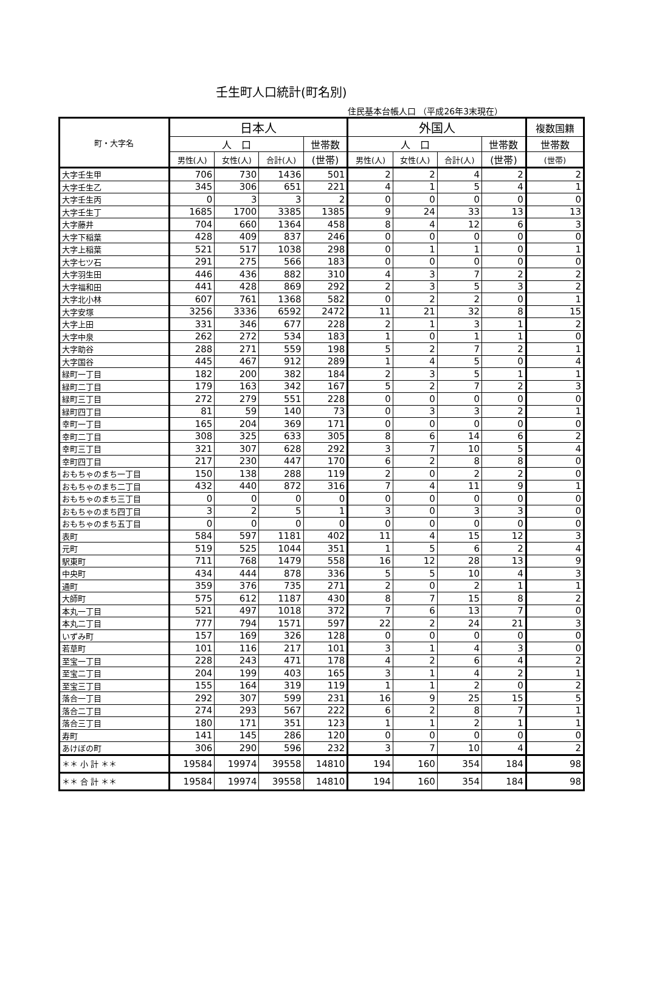壬生町人口統計(町名別)
住民基本台帳人口 （平成26年3末現在）
| 町・大字名 | 日本人 | | | | 外国人 | | | | 複数国籍 |
| --- | --- | --- | --- | --- | --- | --- | --- | --- | --- |
| | 人 口 | | | 世帯数 | 人 口 | | | 世帯数 | 世帯数 |
| | 男性(人) | 女性(人) | 合計(人) | (世帯) | 男性(人) | 女性(人) | 合計(人) | (世帯) | (世帯) |
| 大字壬生甲 | 706 | 730 | 1436 | 501 | 2 | 2 | 4 | 2 | 2 |
| 大字壬生乙 | 345 | 306 | 651 | 221 | 4 | 1 | 5 | 4 | 1 |
| 大字壬生丙 | 0 | 3 | 3 | 2 | 0 | 0 | 0 | 0 | 0 |
| 大字壬生丁 | 1685 | 1700 | 3385 | 1385 | 9 | 24 | 33 | 13 | 13 |
| 大字藤井 | 704 | 660 | 1364 | 458 | 8 | 4 | 12 | 6 | 3 |
| 大字下稲葉 | 428 | 409 | 837 | 246 | 0 | 0 | 0 | 0 | 0 |
| 大字上稲葉 | 521 | 517 | 1038 | 298 | 0 | 1 | 1 | 0 | 1 |
| 大字七ツ石 | 291 | 275 | 566 | 183 | 0 | 0 | 0 | 0 | 0 |
| 大字羽生田 | 446 | 436 | 882 | 310 | 4 | 3 | 7 | 2 | 2 |
| 大字福和田 | 441 | 428 | 869 | 292 | 2 | 3 | 5 | 3 | 2 |
| 大字北小林 | 607 | 761 | 1368 | 582 | 0 | 2 | 2 | 0 | 1 |
| 大字安塚 | 3256 | 3336 | 6592 | 2472 | 11 | 21 | 32 | 8 | 15 |
| 大字上田 | 331 | 346 | 677 | 228 | 2 | 1 | 3 | 1 | 2 |
| 大字中泉 | 262 | 272 | 534 | 183 | 1 | 0 | 1 | 1 | 0 |
| 大字助谷 | 288 | 271 | 559 | 198 | 5 | 2 | 7 | 2 | 1 |
| 大字国谷 | 445 | 467 | 912 | 289 | 1 | 4 | 5 | 0 | 4 |
| 緑町一丁目 | 182 | 200 | 382 | 184 | 2 | 3 | 5 | 1 | 1 |
| 緑町二丁目 | 179 | 163 | 342 | 167 | 5 | 2 | 7 | 2 | 3 |
| 緑町三丁目 | 272 | 279 | 551 | 228 | 0 | 0 | 0 | 0 | 0 |
| 緑町四丁目 | 81 | 59 | 140 | 73 | 0 | 3 | 3 | 2 | 1 |
| 幸町一丁目 | 165 | 204 | 369 | 171 | 0 | 0 | 0 | 0 | 0 |
| 幸町二丁目 | 308 | 325 | 633 | 305 | 8 | 6 | 14 | 6 | 2 |
| 幸町三丁目 | 321 | 307 | 628 | 292 | 3 | 7 | 10 | 5 | 4 |
| 幸町四丁目 | 217 | 230 | 447 | 170 | 6 | 2 | 8 | 8 | 0 |
| おもちゃのまち一丁目 | 150 | 138 | 288 | 119 | 2 | 0 | 2 | 2 | 0 |
| おもちゃのまち二丁目 | 432 | 440 | 872 | 316 | 7 | 4 | 11 | 9 | 1 |
| おもちゃのまち三丁目 | 0 | 0 | 0 | 0 | 0 | 0 | 0 | 0 | 0 |
| おもちゃのまち四丁目 | 3 | 2 | 5 | 1 | 3 | 0 | 3 | 3 | 0 |
| おもちゃのまち五丁目 | 0 | 0 | 0 | 0 | 0 | 0 | 0 | 0 | 0 |
| 表町 | 584 | 597 | 1181 | 402 | 11 | 4 | 15 | 12 | 3 |
| 元町 | 519 | 525 | 1044 | 351 | 1 | 5 | 6 | 2 | 4 |
| 駅東町 | 711 | 768 | 1479 | 558 | 16 | 12 | 28 | 13 | 9 |
| 中央町 | 434 | 444 | 878 | 336 | 5 | 5 | 10 | 4 | 3 |
| 通町 | 359 | 376 | 735 | 271 | 2 | 0 | 2 | 1 | 1 |
| 大師町 | 575 | 612 | 1187 | 430 | 8 | 7 | 15 | 8 | 2 |
| 本丸一丁目 | 521 | 497 | 1018 | 372 | 7 | 6 | 13 | 7 | 0 |
| 本丸二丁目 | 777 | 794 | 1571 | 597 | 22 | 2 | 24 | 21 | 3 |
| いずみ町 | 157 | 169 | 326 | 128 | 0 | 0 | 0 | 0 | 0 |
| 若草町 | 101 | 116 | 217 | 101 | 3 | 1 | 4 | 3 | 0 |
| 至宝一丁目 | 228 | 243 | 471 | 178 | 4 | 2 | 6 | 4 | 2 |
| 至宝二丁目 | 204 | 199 | 403 | 165 | 3 | 1 | 4 | 2 | 1 |
| 至宝三丁目 | 155 | 164 | 319 | 119 | 1 | 1 | 2 | 0 | 2 |
| 落合一丁目 | 292 | 307 | 599 | 231 | 16 | 9 | 25 | 15 | 5 |
| 落合二丁目 | 274 | 293 | 567 | 222 | 6 | 2 | 8 | 7 | 1 |
| 落合三丁目 | 180 | 171 | 351 | 123 | 1 | 1 | 2 | 1 | 1 |
| 寿町 | 141 | 145 | 286 | 120 | 0 | 0 | 0 | 0 | 0 |
| あけぼの町 | 306 | 290 | 596 | 232 | 3 | 7 | 10 | 4 | 2 |
| ＊＊ 小 計 ＊＊ | 19584 | 19974 | 39558 | 14810 | 194 | 160 | 354 | 184 | 98 |
| ＊＊ 合 計 ＊＊ | 19584 | 19974 | 39558 | 14810 | 194 | 160 | 354 | 184 | 98 |